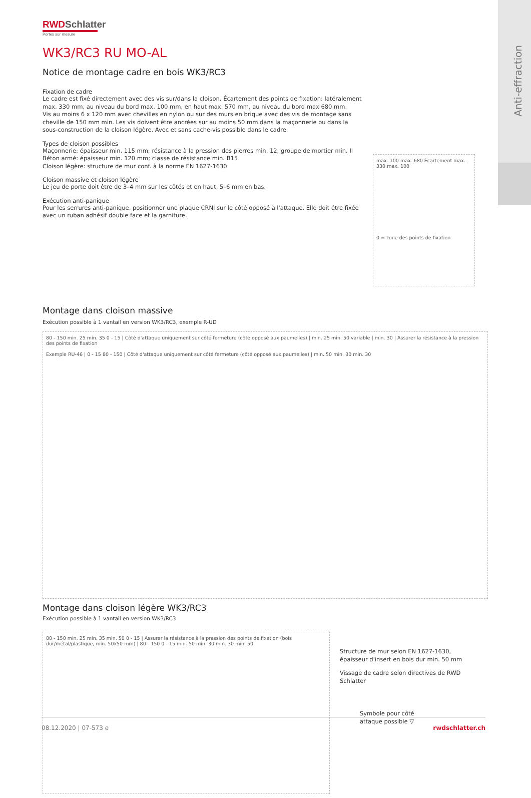Anti-effraction
RWDSchlatter
Portes sur mesure
WK3/RC3 RU MO-AL
Notice de montage cadre en bois WK3/RC3
Fixation de cadre
Le cadre est fixé directement avec des vis sur/dans la cloison. Écartement des points de fixation: latéralement max. 330 mm, au niveau du bord max. 100 mm, en haut max. 570 mm, au niveau du bord max 680 mm.
Vis au moins 6 x 120 mm avec chevilles en nylon ou sur des murs en brique avec des vis de montage sans cheville de 150 mm min. Les vis doivent être ancrées sur au moins 50 mm dans la maçonnerie ou dans la sous-construction de la cloison légère. Avec et sans cache-vis possible dans le cadre.
Types de cloison possibles
Maçonnerie: épaisseur min. 115 mm; résistance à la pression des pierres min. 12; groupe de mortier min. II
Béton armé: épaisseur min. 120 mm; classe de résistance min. B15
Cloison légère: structure de mur conf. à la norme EN 1627-1630
Cloison massive et cloison légère
Le jeu de porte doit être de 3–4 mm sur les côtés et en haut, 5–6 mm en bas.
Exécution anti-panique
Pour les serrures anti-panique, positionner une plaque CRNI sur le côté opposé à l'attaque. Elle doit être fixée avec un ruban adhésif double face et la garniture.
max. 100 max. 680 Écartement max. 330 max. 100
0 = zone des points de fixation
Montage dans cloison massive
Exécution possible à 1 vantail en version WK3/RC3, exemple R-UD
80 - 150 min. 25 min. 35 0 - 15 | Côté d'attaque uniquement sur côté fermeture (côté opposé aux paumelles) | min. 25 min. 50 variable | min. 30 | Assurer la résistance à la pression des points de fixation
Exemple RU-46 | 0 - 15 80 - 150 | Côté d'attaque uniquement sur côté fermeture (côté opposé aux paumelles) | min. 50 min. 30 min. 30
Montage dans cloison légère WK3/RC3
Exécution possible à 1 vantail en version WK3/RC3
80 - 150 min. 25 min. 35 min. 50 0 - 15 | Assurer la résistance à la pression des points de fixation (bois dur/métal/plastique, min. 50x50 mm) | 80 - 150 0 - 15 min. 50 min. 30 min. 30 min. 50
Structure de mur selon EN 1627-1630, épaisseur d'insert en bois dur min. 50 mm
Vissage de cadre selon directives de RWD Schlatter
Symbole pour côté attaque possible ▽
08.12.2020 | 07-573 e rwdschlatter.ch